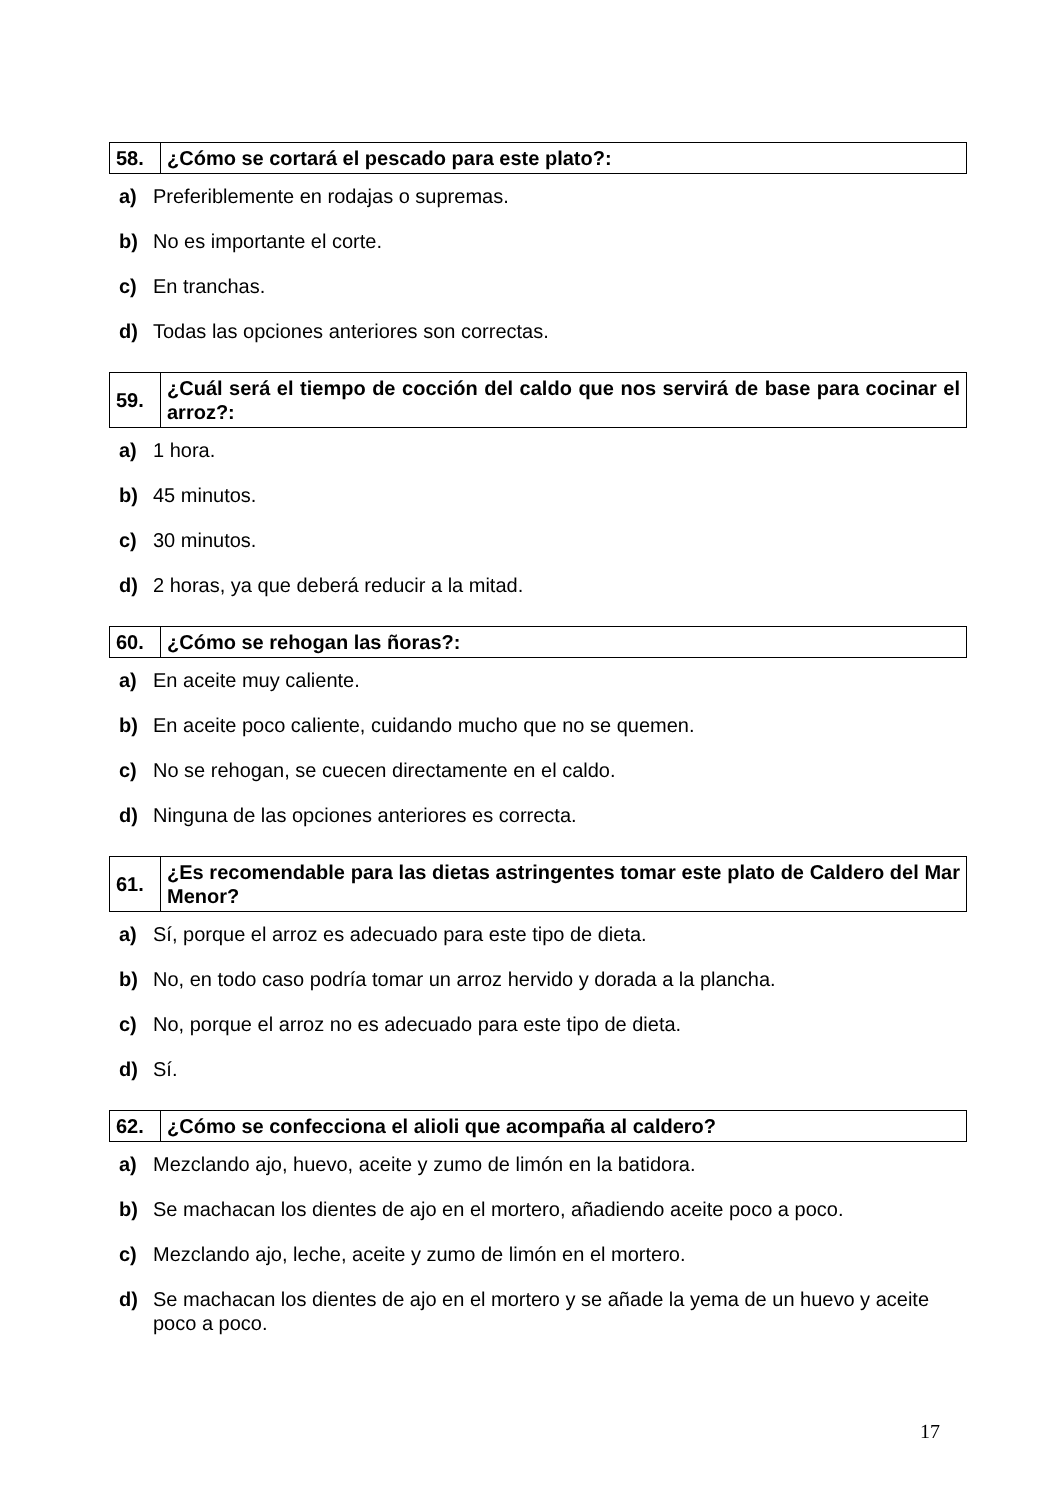| 58. | ¿Cómo se cortará el pescado para este plato?: |
a) Preferiblemente en rodajas o supremas.
b) No es importante el corte.
c) En tranchas.
d) Todas las opciones anteriores son correctas.
| 59. | ¿Cuál será el tiempo de cocción del caldo que nos servirá de base para cocinar el arroz?: |
a) 1 hora.
b) 45 minutos.
c) 30 minutos.
d) 2 horas, ya que deberá reducir a la mitad.
| 60. | ¿Cómo se rehogan las ñoras?: |
a) En aceite muy caliente.
b) En aceite poco caliente, cuidando mucho que no se quemen.
c) No se rehogan, se cuecen directamente en el caldo.
d) Ninguna de las opciones anteriores es correcta.
| 61. | ¿Es recomendable para las dietas astringentes tomar este plato de Caldero del Mar Menor? |
a) Sí, porque el arroz es adecuado para este tipo de dieta.
b) No, en todo caso podría tomar un arroz hervido y dorada a la plancha.
c) No, porque el arroz no es adecuado para este tipo de dieta.
d) Sí.
| 62. | ¿Cómo se confecciona el alioli que acompaña al caldero? |
a) Mezclando ajo, huevo, aceite y zumo de limón en la batidora.
b) Se machacan los dientes de ajo en el mortero, añadiendo aceite poco a poco.
c) Mezclando ajo, leche, aceite y zumo de limón en el mortero.
d) Se machacan los dientes de ajo en el mortero y se añade la yema de un huevo y aceite poco a poco.
17